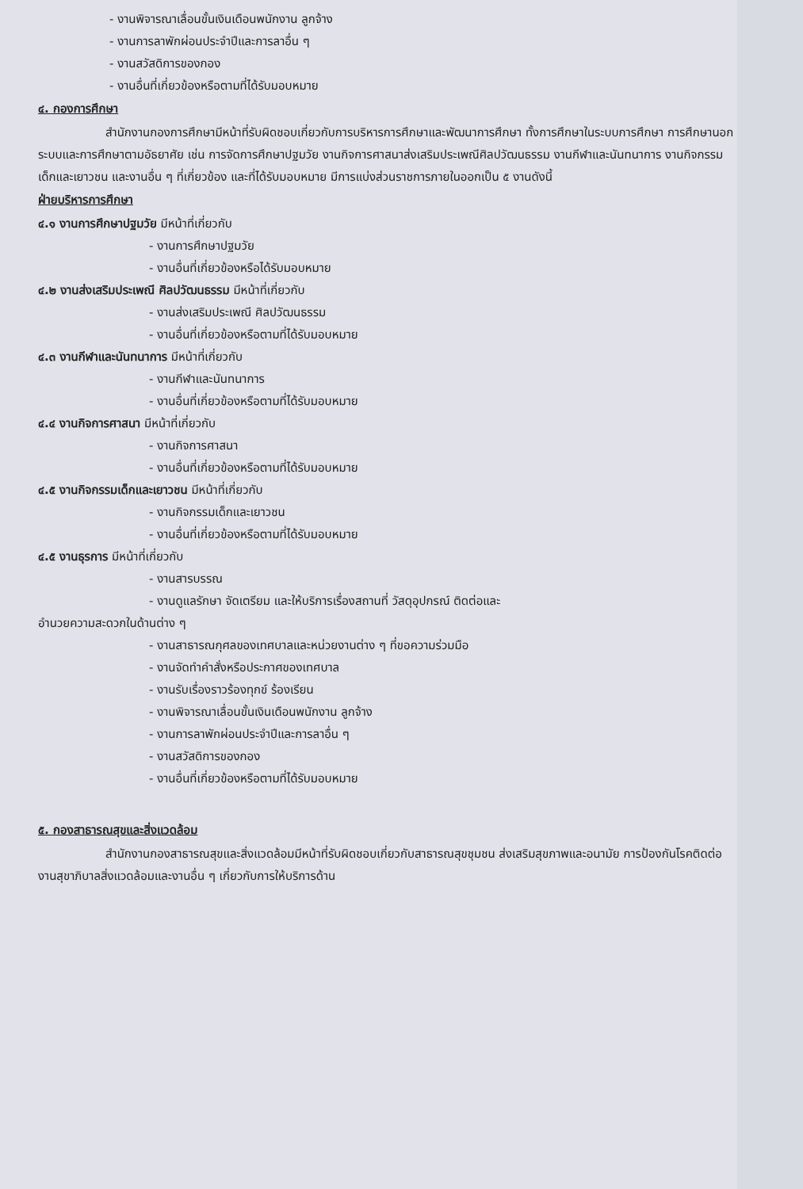- งานพิจารณาเลื่อนขั้นเงินเดือนพนักงาน ลูกจ้าง
- งานการลาพักผ่อนประจำปีและการลาอื่น ๆ
- งานสวัสดิการของกอง
- งานอื่นที่เกี่ยวข้องหรือตามที่ได้รับมอบหมาย
๔. กองการศึกษา
สำนักงานกองการศึกษามีหน้าที่รับผิดชอบเกี่ยวกับการบริหารการศึกษาและพัฒนาการศึกษา ทั้งการศึกษาในระบบการศึกษา การศึกษานอกระบบและการศึกษาตามอัธยาศัย เช่น การจัดการศึกษาปฐมวัย งานกิจการศาสนาส่งเสริมประเพณีศิลปวัฒนธรรม งานกีฬาและนันทนาการ งานกิจกรรมเด็กและเยาวชน และงานอื่น ๆ ที่เกี่ยวข้อง และที่ได้รับมอบหมาย มีการแบ่งส่วนราชการภายในออกเป็น ๕ งานดังนี้
ฝ่ายบริหารการศึกษา
๔.๑ งานการศึกษาปฐมวัย มีหน้าที่เกี่ยวกับ
- งานการศึกษาปฐมวัย
- งานอื่นที่เกี่ยวข้องหรือได้รับมอบหมาย
๔.๒ งานส่งเสริมประเพณี ศิลปวัฒนธรรม มีหน้าที่เกี่ยวกับ
- งานส่งเสริมประเพณี ศิลปวัฒนธรรม
- งานอื่นที่เกี่ยวข้องหรือตามที่ได้รับมอบหมาย
๔.๓ งานกีฬาและนันทนาการ มีหน้าที่เกี่ยวกับ
- งานกีฬาและนันทนาการ
- งานอื่นที่เกี่ยวข้องหรือตามที่ได้รับมอบหมาย
๔.๔ งานกิจการศาสนา มีหน้าที่เกี่ยวกับ
- งานกิจการศาสนา
- งานอื่นที่เกี่ยวข้องหรือตามที่ได้รับมอบหมาย
๔.๕ งานกิจกรรมเด็กและเยาวชน มีหน้าที่เกี่ยวกับ
- งานกิจกรรมเด็กและเยาวชน
- งานอื่นที่เกี่ยวข้องหรือตามที่ได้รับมอบหมาย
๔.๕ งานธุรการ มีหน้าที่เกี่ยวกับ
- งานสารบรรณ
- งานดูแลรักษา จัดเตรียม และให้บริการเรื่องสถานที่ วัสดุอุปกรณ์ ติดต่อและ
อำนวยความสะดวกในด้านต่าง ๆ
- งานสาธารณกุศลของเทศบาลและหน่วยงานต่าง ๆ ที่ขอความร่วมมือ
- งานจัดทำคำสั่งหรือประกาศของเทศบาล
- งานรับเรื่องราวร้องทุกข์ ร้องเรียน
- งานพิจารณาเลื่อนขั้นเงินเดือนพนักงาน ลูกจ้าง
- งานการลาพักผ่อนประจำปีและการลาอื่น ๆ
- งานสวัสดิการของกอง
- งานอื่นที่เกี่ยวข้องหรือตามที่ได้รับมอบหมาย
๕. กองสาธารณสุขและสิ่งแวดล้อม
สำนักงานกองสาธารณสุขและสิ่งแวดล้อมมีหน้าที่รับผิดชอบเกี่ยวกับสาธารณสุขชุมชน ส่งเสริมสุขภาพและอนามัย การป้องกันโรคติดต่องานสุขาภิบาลสิ่งแวดล้อมและงานอื่น ๆ เกี่ยวกับการให้บริการด้าน